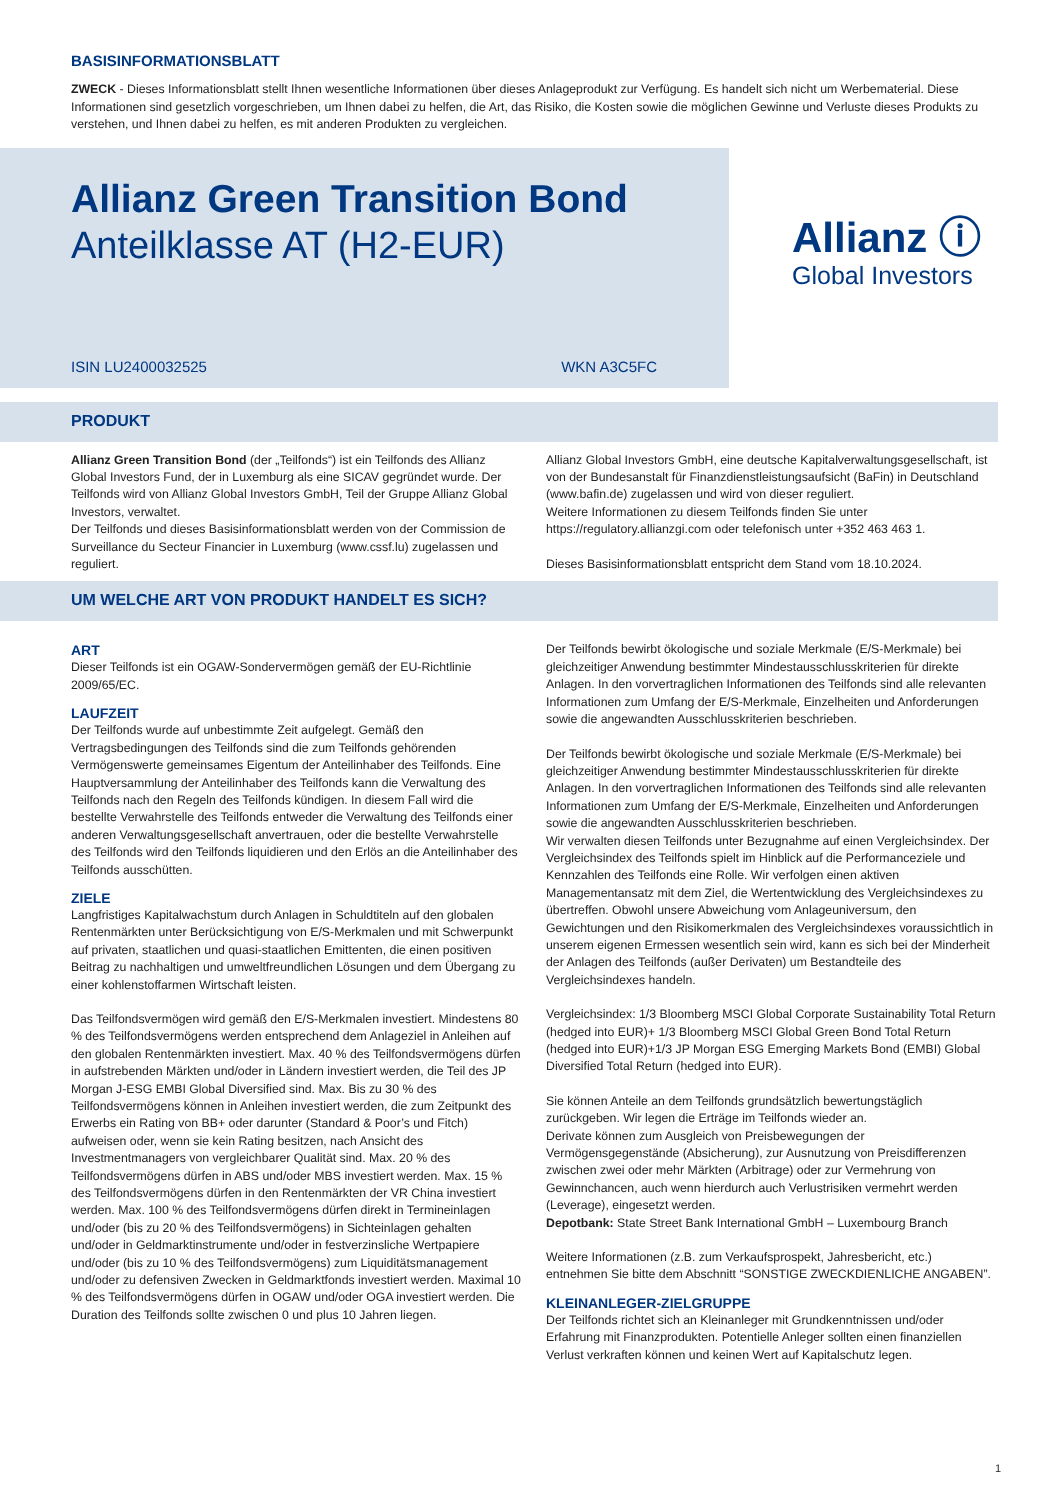BASISINFORMATIONSBLATT
ZWECK - Dieses Informationsblatt stellt Ihnen wesentliche Informationen über dieses Anlageprodukt zur Verfügung. Es handelt sich nicht um Werbematerial. Diese Informationen sind gesetzlich vorgeschrieben, um Ihnen dabei zu helfen, die Art, das Risiko, die Kosten sowie die möglichen Gewinne und Verluste dieses Produkts zu verstehen, und Ihnen dabei zu helfen, es mit anderen Produkten zu vergleichen.
Allianz Green Transition Bond
Anteilklasse AT (H2-EUR)
ISIN LU2400032525 WKN A3C5FC
Allianz ⓘ
Global Investors
PRODUKT
Allianz Green Transition Bond (der „Teilfonds“) ist ein Teilfonds des Allianz Global Investors Fund, der in Luxemburg als eine SICAV gegründet wurde. Der Teilfonds wird von Allianz Global Investors GmbH, Teil der Gruppe Allianz Global Investors, verwaltet.
Der Teilfonds und dieses Basisinformationsblatt werden von der Commission de Surveillance du Secteur Financier in Luxemburg (www.cssf.lu) zugelassen und reguliert.
Allianz Global Investors GmbH, eine deutsche Kapitalverwaltungsgesellschaft, ist von der Bundesanstalt für Finanzdienstleistungsaufsicht (BaFin) in Deutschland (www.bafin.de) zugelassen und wird von dieser reguliert.
Weitere Informationen zu diesem Teilfonds finden Sie unter https://regulatory.allianzgi.com oder telefonisch unter +352 463 463 1.
Dieses Basisinformationsblatt entspricht dem Stand vom 18.10.2024.
UM WELCHE ART VON PRODUKT HANDELT ES SICH?
ART
Dieser Teilfonds ist ein OGAW-Sondervermögen gemäß der EU-Richtlinie 2009/65/EC.
LAUFZEIT
Der Teilfonds wurde auf unbestimmte Zeit aufgelegt. Gemäß den Vertragsbedingungen des Teilfonds sind die zum Teilfonds gehörenden Vermögenswerte gemeinsames Eigentum der Anteilinhaber des Teilfonds. Eine Hauptversammlung der Anteilinhaber des Teilfonds kann die Verwaltung des Teilfonds nach den Regeln des Teilfonds kündigen. In diesem Fall wird die bestellte Verwahrstelle des Teilfonds entweder die Verwaltung des Teilfonds einer anderen Verwaltungsgesellschaft anvertrauen, oder die bestellte Verwahrstelle des Teilfonds wird den Teilfonds liquidieren und den Erlös an die Anteilinhaber des Teilfonds ausschütten.
ZIELE
Langfristiges Kapitalwachstum durch Anlagen in Schuldtiteln auf den globalen Rentenmärkten unter Berücksichtigung von E/S-Merkmalen und mit Schwerpunkt auf privaten, staatlichen und quasi-staatlichen Emittenten, die einen positiven Beitrag zu nachhaltigen und umweltfreundlichen Lösungen und dem Übergang zu einer kohlenstoffarmen Wirtschaft leisten.
Das Teilfondsvermögen wird gemäß den E/S-Merkmalen investiert. Mindestens 80 % des Teilfondsvermögens werden entsprechend dem Anlageziel in Anleihen auf den globalen Rentenmärkten investiert. Max. 40 % des Teilfondsvermögens dürfen in aufstrebenden Märkten und/oder in Ländern investiert werden, die Teil des JP Morgan J-ESG EMBI Global Diversified sind. Max. Bis zu 30 % des Teilfondsvermögens können in Anleihen investiert werden, die zum Zeitpunkt des Erwerbs ein Rating von BB+ oder darunter (Standard & Poor’s und Fitch) aufweisen oder, wenn sie kein Rating besitzen, nach Ansicht des Investmentmanagers von vergleichbarer Qualität sind. Max. 20 % des Teilfondsvermögens dürfen in ABS und/oder MBS investiert werden. Max. 15 % des Teilfondsvermögens dürfen in den Rentenmärkten der VR China investiert werden. Max. 100 % des Teilfondsvermögens dürfen direkt in Termineinlagen und/oder (bis zu 20 % des Teilfondsvermögens) in Sichteinlagen gehalten und/oder in Geldmarktinstrumente und/oder in festverzinsliche Wertpapiere und/oder (bis zu 10 % des Teilfondsvermögens) zum Liquiditätsmanagement und/oder zu defensiven Zwecken in Geldmarktfonds investiert werden. Maximal 10 % des Teilfondsvermögens dürfen in OGAW und/oder OGA investiert werden. Die Duration des Teilfonds sollte zwischen 0 und plus 10 Jahren liegen.
Der Teilfonds bewirbt ökologische und soziale Merkmale (E/S-Merkmale) bei gleichzeitiger Anwendung bestimmter Mindestausschlusskriterien für direkte Anlagen. In den vorvertraglichen Informationen des Teilfonds sind alle relevanten Informationen zum Umfang der E/S-Merkmale, Einzelheiten und Anforderungen sowie die angewandten Ausschlusskriterien beschrieben.
Der Teilfonds bewirbt ökologische und soziale Merkmale (E/S-Merkmale) bei gleichzeitiger Anwendung bestimmter Mindestausschlusskriterien für direkte Anlagen. In den vorvertraglichen Informationen des Teilfonds sind alle relevanten Informationen zum Umfang der E/S-Merkmale, Einzelheiten und Anforderungen sowie die angewandten Ausschlusskriterien beschrieben.
Wir verwalten diesen Teilfonds unter Bezugnahme auf einen Vergleichsindex. Der Vergleichsindex des Teilfonds spielt im Hinblick auf die Performanceziele und Kennzahlen des Teilfonds eine Rolle. Wir verfolgen einen aktiven Managementansatz mit dem Ziel, die Wertentwicklung des Vergleichsindexes zu übertreffen. Obwohl unsere Abweichung vom Anlageuniversum, den Gewichtungen und den Risikomerkmalen des Vergleichsindexes voraussichtlich in unserem eigenen Ermessen wesentlich sein wird, kann es sich bei der Minderheit der Anlagen des Teilfonds (außer Derivaten) um Bestandteile des Vergleichsindexes handeln.
Vergleichsindex: 1/3 Bloomberg MSCI Global Corporate Sustainability Total Return (hedged into EUR)+ 1/3 Bloomberg MSCI Global Green Bond Total Return (hedged into EUR)+1/3 JP Morgan ESG Emerging Markets Bond (EMBI) Global Diversified Total Return (hedged into EUR).
Sie können Anteile an dem Teilfonds grundsätzlich bewertungstäglich zurückgeben. Wir legen die Erträge im Teilfonds wieder an.
Derivate können zum Ausgleich von Preisbewegungen der Vermögensgegenstände (Absicherung), zur Ausnutzung von Preisdifferenzen zwischen zwei oder mehr Märkten (Arbitrage) oder zur Vermehrung von Gewinnchancen, auch wenn hierdurch auch Verlustrisiken vermehrt werden (Leverage), eingesetzt werden.
Depotbank: State Street Bank International GmbH – Luxembourg Branch
Weitere Informationen (z.B. zum Verkaufsprospekt, Jahresbericht, etc.) entnehmen Sie bitte dem Abschnitt “SONSTIGE ZWECKDIENLICHE ANGABEN”.
KLEINANLEGER-ZIELGRUPPE
Der Teilfonds richtet sich an Kleinanleger mit Grundkenntnissen und/oder Erfahrung mit Finanzprodukten. Potentielle Anleger sollten einen finanziellen Verlust verkraften können und keinen Wert auf Kapitalschutz legen.
1